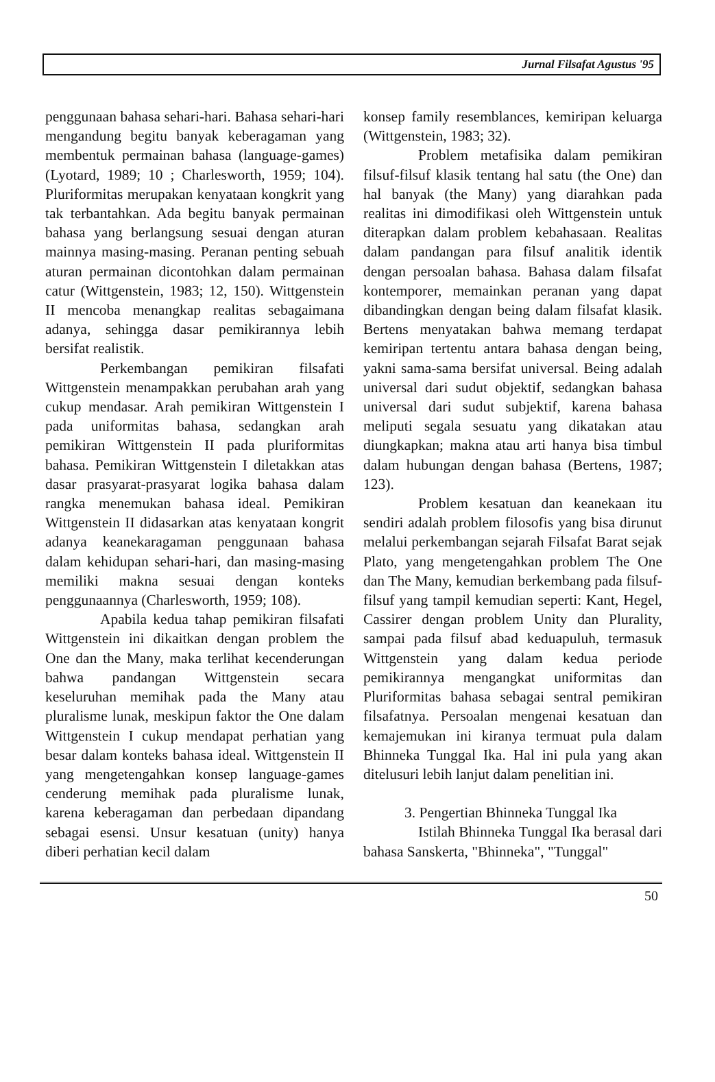Jurnal Filsafat Agustus '95
penggunaan bahasa sehari-hari. Bahasa sehari-hari mengandung begitu banyak keberagaman yang membentuk permainan bahasa (language-games) (Lyotard, 1989; 10 ; Charlesworth, 1959; 104). Pluriformitas merupakan kenyataan kongkrit yang tak terbantahkan. Ada begitu banyak permainan bahasa yang berlangsung sesuai dengan aturan mainnya masing-masing. Peranan penting sebuah aturan permainan dicontohkan dalam permainan catur (Wittgenstein, 1983; 12, 150). Wittgenstein II mencoba menangkap realitas sebagaimana adanya, sehingga dasar pemikirannya lebih bersifat realistik.
Perkembangan pemikiran filsafati Wittgenstein menampakkan perubahan arah yang cukup mendasar. Arah pemikiran Wittgenstein I pada uniformitas bahasa, sedangkan arah pemikiran Wittgenstein II pada pluriformitas bahasa. Pemikiran Wittgenstein I diletakkan atas dasar prasyarat-prasyarat logika bahasa dalam rangka menemukan bahasa ideal. Pemikiran Wittgenstein II didasarkan atas kenyataan kongrit adanya keanekaragaman penggunaan bahasa dalam kehidupan sehari-hari, dan masing-masing memiliki makna sesuai dengan konteks penggunaannya (Charlesworth, 1959; 108).
Apabila kedua tahap pemikiran filsafati Wittgenstein ini dikaitkan dengan problem the One dan the Many, maka terlihat kecenderungan bahwa pandangan Wittgenstein secara keseluruhan memihak pada the Many atau pluralisme lunak, meskipun faktor the One dalam Wittgenstein I cukup mendapat perhatian yang besar dalam konteks bahasa ideal. Wittgenstein II yang mengetengahkan konsep language-games cenderung memihak pada pluralisme lunak, karena keberagaman dan perbedaan dipandang sebagai esensi. Unsur kesatuan (unity) hanya diberi perhatian kecil dalam
konsep family resemblances, kemiripan keluarga (Wittgenstein, 1983; 32).
Problem metafisika dalam pemikiran filsuf-filsuf klasik tentang hal satu (the One) dan hal banyak (the Many) yang diarahkan pada realitas ini dimodifikasi oleh Wittgenstein untuk diterapkan dalam problem kebahasaan. Realitas dalam pandangan para filsuf analitik identik dengan persoalan bahasa. Bahasa dalam filsafat kontemporer, memainkan peranan yang dapat dibandingkan dengan being dalam filsafat klasik. Bertens menyatakan bahwa memang terdapat kemiripan tertentu antara bahasa dengan being, yakni sama-sama bersifat universal. Being adalah universal dari sudut objektif, sedangkan bahasa universal dari sudut subjektif, karena bahasa meliputi segala sesuatu yang dikatakan atau diungkapkan; makna atau arti hanya bisa timbul dalam hubungan dengan bahasa (Bertens, 1987; 123).
Problem kesatuan dan keanekaan itu sendiri adalah problem filosofis yang bisa dirunut melalui perkembangan sejarah Filsafat Barat sejak Plato, yang mengetengahkan problem The One dan The Many, kemudian berkembang pada filsuf-filsuf yang tampil kemudian seperti: Kant, Hegel, Cassirer dengan problem Unity dan Plurality, sampai pada filsuf abad keduapuluh, termasuk Wittgenstein yang dalam kedua periode pemikirannya mengangkat uniformitas dan Pluriformitas bahasa sebagai sentral pemikiran filsafatnya. Persoalan mengenai kesatuan dan kemajemukan ini kiranya termuat pula dalam Bhinneka Tunggal Ika. Hal ini pula yang akan ditelusuri lebih lanjut dalam penelitian ini.
3. Pengertian Bhinneka Tunggal Ika
Istilah Bhinneka Tunggal Ika berasal dari bahasa Sanskerta, "Bhinneka", "Tunggal"
50